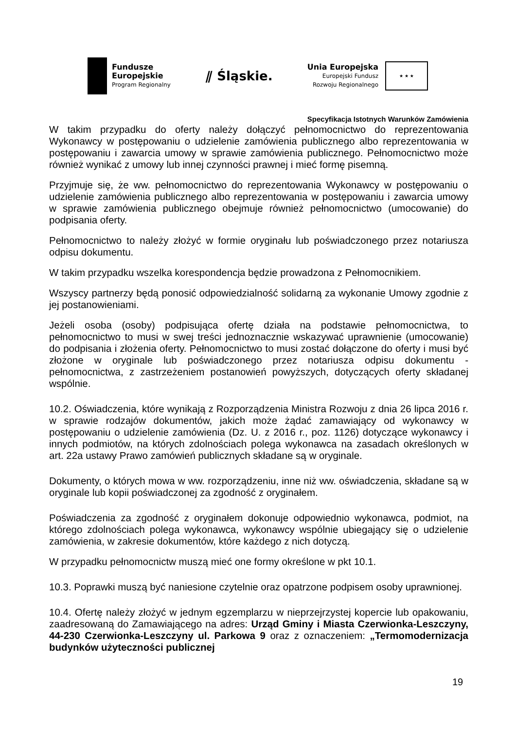Fundusze
Europejskie
Program Regionalny
⫽ Śląskie.
Unia Europejska
Europejski Fundusz
Rozwoju Regionalnego
★ ★ ★
Specyfikacja Istotnych Warunków Zamówienia
W takim przypadku do oferty należy dołączyć pełnomocnictwo do reprezentowania Wykonawcy w postępowaniu o udzielenie zamówienia publicznego albo reprezentowania w postępowaniu i zawarcia umowy w sprawie zamówienia publicznego. Pełnomocnictwo może również wynikać z umowy lub innej czynności prawnej i mieć formę pisemną.
Przyjmuje się, że ww. pełnomocnictwo do reprezentowania Wykonawcy w postępowaniu o udzielenie zamówienia publicznego albo reprezentowania w postępowaniu i zawarcia umowy w sprawie zamówienia publicznego obejmuje również pełnomocnictwo (umocowanie) do podpisania oferty.
Pełnomocnictwo to należy złożyć w formie oryginału lub poświadczonego przez notariusza odpisu dokumentu.
W takim przypadku wszelka korespondencja będzie prowadzona z Pełnomocnikiem.
Wszyscy partnerzy będą ponosić odpowiedzialność solidarną za wykonanie Umowy zgodnie z jej postanowieniami.
Jeżeli osoba (osoby) podpisująca ofertę działa na podstawie pełnomocnictwa, to pełnomocnictwo to musi w swej treści jednoznacznie wskazywać uprawnienie (umocowanie) do podpisania i złożenia oferty. Pełnomocnictwo to musi zostać dołączone do oferty i musi być złożone w oryginale lub poświadczonego przez notariusza odpisu dokumentu - pełnomocnictwa, z zastrzeżeniem postanowień powyższych, dotyczących oferty składanej wspólnie.
10.2. Oświadczenia, które wynikają z Rozporządzenia Ministra Rozwoju z dnia 26 lipca 2016 r. w sprawie rodzajów dokumentów, jakich może żądać zamawiający od wykonawcy w postępowaniu o udzielenie zamówienia (Dz. U. z 2016 r., poz. 1126) dotyczące wykonawcy i innych podmiotów, na których zdolnościach polega wykonawca na zasadach określonych w art. 22a ustawy Prawo zamówień publicznych składane są w oryginale.
Dokumenty, o których mowa w ww. rozporządzeniu, inne niż ww. oświadczenia, składane są w oryginale lub kopii poświadczonej za zgodność z oryginałem.
Poświadczenia za zgodność z oryginałem dokonuje odpowiednio wykonawca, podmiot, na którego zdolnościach polega wykonawca, wykonawcy wspólnie ubiegający się o udzielenie zamówienia, w zakresie dokumentów, które każdego z nich dotyczą.
W przypadku pełnomocnictw muszą mieć one formy określone w pkt 10.1.
10.3. Poprawki muszą być naniesione czytelnie oraz opatrzone podpisem osoby uprawnionej.
10.4. Ofertę należy złożyć w jednym egzemplarzu w nieprzejrzystej kopercie lub opakowaniu, zaadresowaną do Zamawiającego na adres: Urząd Gminy i Miasta Czerwionka-Leszczyny, 44-230 Czerwionka-Leszczyny ul. Parkowa 9 oraz z oznaczeniem: „Termomodernizacja budynków użyteczności publicznej
19